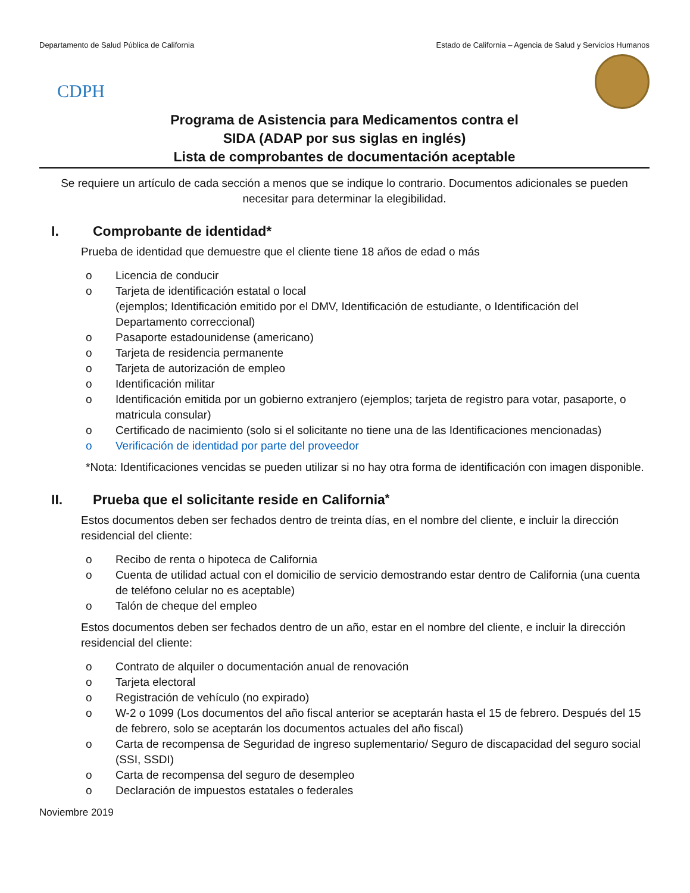Departamento de Salud Pública de California Estado de California – Agencia de Salud y Servicios Humanos
CDPH
Programa de Asistencia para Medicamentos contra el
SIDA (ADAP por sus siglas en inglés)
Lista de comprobantes de documentación aceptable
Se requiere un artículo de cada sección a menos que se indique lo contrario. Documentos adicionales se pueden necesitar para determinar la elegibilidad.
I. Comprobante de identidad*
Prueba de identidad que demuestre que el cliente tiene 18 años de edad o más
o Licencia de conducir
o Tarjeta de identificación estatal o local
(ejemplos; Identificación emitido por el DMV, Identificación de estudiante, o Identificación del Departamento correccional)
o Pasaporte estadounidense (americano)
o Tarjeta de residencia permanente
o Tarjeta de autorización de empleo
o Identificación militar
o Identificación emitida por un gobierno extranjero (ejemplos; tarjeta de registro para votar, pasaporte, o matricula consular)
o Certificado de nacimiento (solo si el solicitante no tiene una de las Identificaciones mencionadas)
o Verificación de identidad por parte del proveedor
*Nota: Identificaciones vencidas se pueden utilizar si no hay otra forma de identificación con imagen disponible.
II. Prueba que el solicitante reside en California<sup>*</sup>
Estos documentos deben ser fechados dentro de treinta días, en el nombre del cliente, e incluir la dirección residencial del cliente:
o Recibo de renta o hipoteca de California
o Cuenta de utilidad actual con el domicilio de servicio demostrando estar dentro de California (una cuenta de teléfono celular no es aceptable)
o Talón de cheque del empleo
Estos documentos deben ser fechados dentro de un año, estar en el nombre del cliente, e incluir la dirección residencial del cliente:
o Contrato de alquiler o documentación anual de renovación
o Tarjeta electoral
o Registración de vehículo (no expirado)
o W-2 o 1099 (Los documentos del año fiscal anterior se aceptarán hasta el 15 de febrero. Después del 15 de febrero, solo se aceptarán los documentos actuales del año fiscal)
o Carta de recompensa de Seguridad de ingreso suplementario/ Seguro de discapacidad del seguro social (SSI, SSDI)
o Carta de recompensa del seguro de desempleo
o Declaración de impuestos estatales o federales
Noviembre 2019